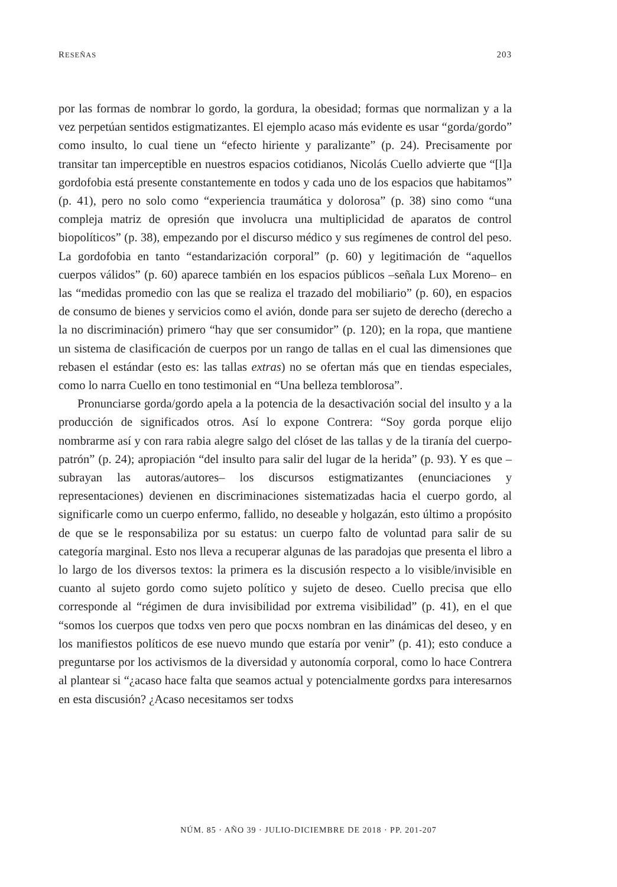RESEÑAS 203
por las formas de nombrar lo gordo, la gordura, la obesidad; formas que normalizan y a la vez perpetúan sentidos estigmatizantes. El ejemplo acaso más evidente es usar “gorda/gordo” como insulto, lo cual tiene un “efecto hiriente y paralizante” (p. 24). Precisamente por transitar tan imperceptible en nuestros espacios cotidianos, Nicolás Cuello advierte que “[l]a gordofobia está presente constantemente en todos y cada uno de los espacios que habitamos” (p. 41), pero no solo como “experiencia traumática y dolorosa” (p. 38) sino como “una compleja matriz de opresión que involucra una multiplicidad de aparatos de control biopolíticos” (p. 38), empezando por el discurso médico y sus regímenes de control del peso. La gordofobia en tanto “estandarización corporal” (p. 60) y legitimación de “aquellos cuerpos válidos” (p. 60) aparece también en los espacios públicos –señala Lux Moreno– en las “medidas promedio con las que se realiza el trazado del mobiliario” (p. 60), en espacios de consumo de bienes y servicios como el avión, donde para ser sujeto de derecho (derecho a la no discriminación) primero “hay que ser consumidor” (p. 120); en la ropa, que mantiene un sistema de clasificación de cuerpos por un rango de tallas en el cual las dimensiones que rebasen el estándar (esto es: las tallas extras) no se ofertan más que en tiendas especiales, como lo narra Cuello en tono testimonial en “Una belleza temblorosa”.
Pronunciarse gorda/gordo apela a la potencia de la desactivación social del insulto y a la producción de significados otros. Así lo expone Contrera: “Soy gorda porque elijo nombrarme así y con rara rabia alegre salgo del clóset de las tallas y de la tiranía del cuerpo-patrón” (p. 24); apropiación “del insulto para salir del lugar de la herida” (p. 93). Y es que –subrayan las autoras/autores– los discursos estigmatizantes (enunciaciones y representaciones) devienen en discriminaciones sistematizadas hacia el cuerpo gordo, al significarle como un cuerpo enfermo, fallido, no deseable y holgazán, esto último a propósito de que se le responsabiliza por su estatus: un cuerpo falto de voluntad para salir de su categoría marginal. Esto nos lleva a recuperar algunas de las paradojas que presenta el libro a lo largo de los diversos textos: la primera es la discusión respecto a lo visible/invisible en cuanto al sujeto gordo como sujeto político y sujeto de deseo. Cuello precisa que ello corresponde al “régimen de dura invisibilidad por extrema visibilidad” (p. 41), en el que “somos los cuerpos que todxs ven pero que pocxs nombran en las dinámicas del deseo, y en los manifiestos políticos de ese nuevo mundo que estaría por venir” (p. 41); esto conduce a preguntarse por los activismos de la diversidad y autonomía corporal, como lo hace Contrera al plantear si “¿acaso hace falta que seamos actual y potencialmente gordxs para interesarnos en esta discusión? ¿Acaso necesitamos ser todxs
NÚM. 85 · AÑO 39 · JULIO-DICIEMBRE DE 2018 · PP. 201-207